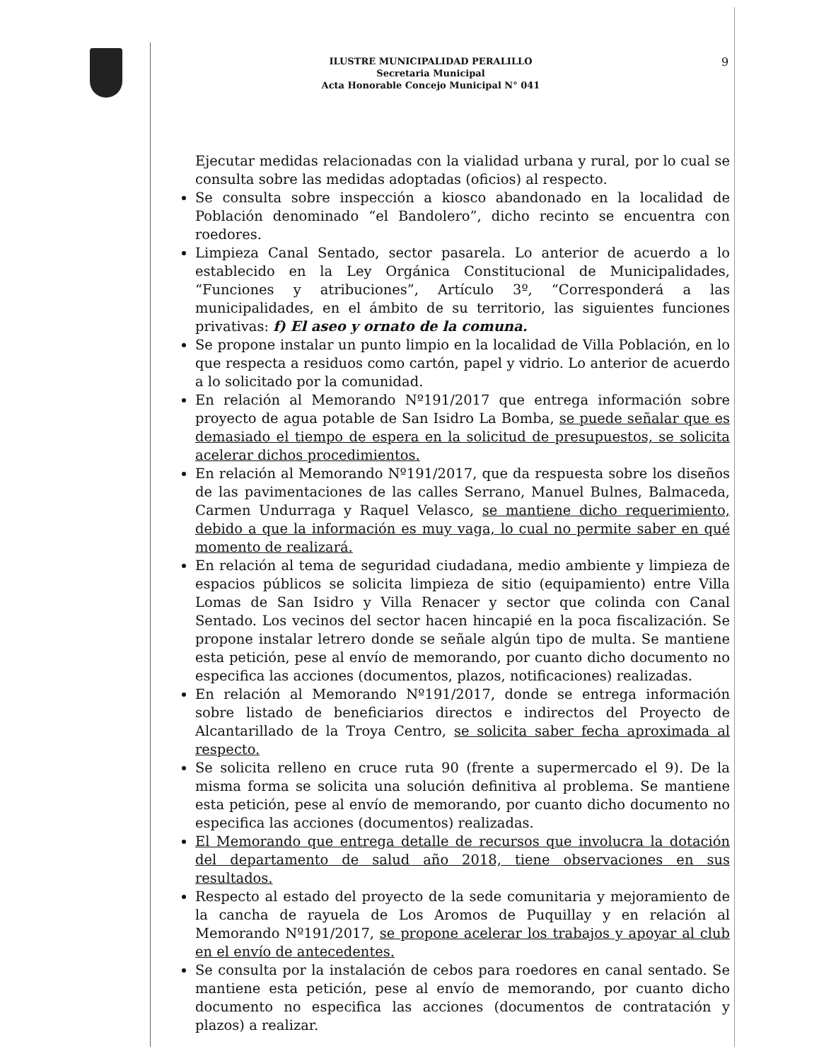9
ILUSTRE MUNICIPALIDAD PERALILLO
Secretaria Municipal
Acta Honorable Concejo Municipal N° 041
Ejecutar medidas relacionadas con la vialidad urbana y rural, por lo cual se consulta sobre las medidas adoptadas (oficios) al respecto.
Se consulta sobre inspección a kiosco abandonado en la localidad de Población denominado “el Bandolero”, dicho recinto se encuentra con roedores.
Limpieza Canal Sentado, sector pasarela. Lo anterior de acuerdo a lo establecido en la Ley Orgánica Constitucional de Municipalidades, “Funciones y atribuciones”, Artículo 3º, “Corresponderá a las municipalidades, en el ámbito de su territorio, las siguientes funciones privativas: f) El aseo y ornato de la comuna.
Se propone instalar un punto limpio en la localidad de Villa Población, en lo que respecta a residuos como cartón, papel y vidrio. Lo anterior de acuerdo a lo solicitado por la comunidad.
En relación al Memorando Nº191/2017 que entrega información sobre proyecto de agua potable de San Isidro La Bomba, se puede señalar que es demasiado el tiempo de espera en la solicitud de presupuestos, se solicita acelerar dichos procedimientos.
En relación al Memorando Nº191/2017, que da respuesta sobre los diseños de las pavimentaciones de las calles Serrano, Manuel Bulnes, Balmaceda, Carmen Undurraga y Raquel Velasco, se mantiene dicho requerimiento, debido a que la información es muy vaga, lo cual no permite saber en qué momento de realizará.
En relación al tema de seguridad ciudadana, medio ambiente y limpieza de espacios públicos se solicita limpieza de sitio (equipamiento) entre Villa Lomas de San Isidro y Villa Renacer y sector que colinda con Canal Sentado. Los vecinos del sector hacen hincapié en la poca fiscalización. Se propone instalar letrero donde se señale algún tipo de multa. Se mantiene esta petición, pese al envío de memorando, por cuanto dicho documento no especifica las acciones (documentos, plazos, notificaciones) realizadas.
En relación al Memorando Nº191/2017, donde se entrega información sobre listado de beneficiarios directos e indirectos del Proyecto de Alcantarillado de la Troya Centro, se solicita saber fecha aproximada al respecto.
Se solicita relleno en cruce ruta 90 (frente a supermercado el 9). De la misma forma se solicita una solución definitiva al problema. Se mantiene esta petición, pese al envío de memorando, por cuanto dicho documento no especifica las acciones (documentos) realizadas.
El Memorando que entrega detalle de recursos que involucra la dotación del departamento de salud año 2018, tiene observaciones en sus resultados.
Respecto al estado del proyecto de la sede comunitaria y mejoramiento de la cancha de rayuela de Los Aromos de Puquillay y en relación al Memorando Nº191/2017, se propone acelerar los trabajos y apoyar al club en el envío de antecedentes.
Se consulta por la instalación de cebos para roedores en canal sentado. Se mantiene esta petición, pese al envío de memorando, por cuanto dicho documento no especifica las acciones (documentos de contratación y plazos) a realizar.